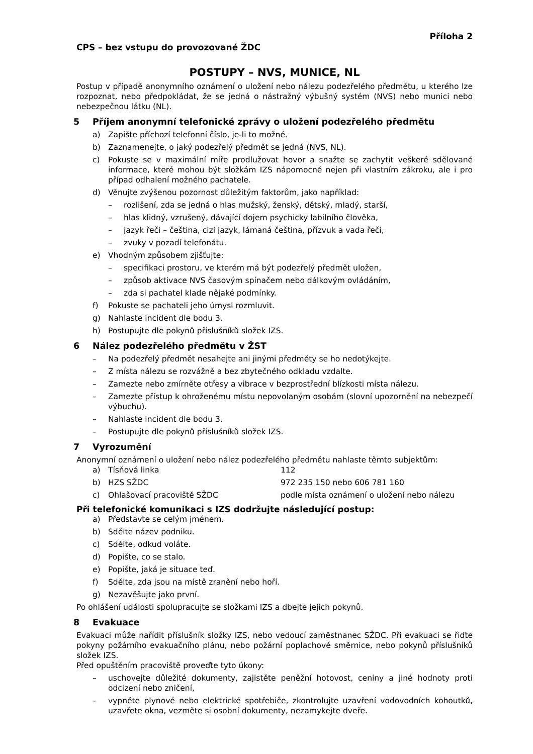Příloha 2
CPS – bez vstupu do provozované ŽDC
POSTUPY – NVS, MUNICE, NL
Postup v případě anonymního oznámení o uložení nebo nálezu podezřelého předmětu, u kterého lze rozpoznat, nebo předpokládat, že se jedná o nástražný výbušný systém (NVS) nebo munici nebo nebezpečnou látku (NL).
5 Příjem anonymní telefonické zprávy o uložení podezřelého předmětu
a) Zapište příchozí telefonní číslo, je-li to možné.
b) Zaznamenejte, o jaký podezřelý předmět se jedná (NVS, NL).
c) Pokuste se v maximální míře prodlužovat hovor a snažte se zachytit veškeré sdělované informace, které mohou být složkám IZS nápomocné nejen při vlastním zákroku, ale i pro případ odhalení možného pachatele.
d) Věnujte zvýšenou pozornost důležitým faktorům, jako například:
– rozlišení, zda se jedná o hlas mužský, ženský, dětský, mladý, starší,
– hlas klidný, vzrušený, dávající dojem psychicky labilního člověka,
– jazyk řeči – čeština, cizí jazyk, lámaná čeština, přízvuk a vada řeči,
– zvuky v pozadí telefonátu.
e) Vhodným způsobem zjišťujte:
– specifikaci prostoru, ve kterém má být podezřelý předmět uložen,
– způsob aktivace NVS časovým spínačem nebo dálkovým ovládáním,
– zda si pachatel klade nějaké podmínky.
f) Pokuste se pachateli jeho úmysl rozmluvit.
g) Nahlaste incident dle bodu 3.
h) Postupujte dle pokynů příslušníků složek IZS.
6 Nález podezřelého předmětu v ŽST
– Na podezřelý předmět nesahejte ani jinými předměty se ho nedotýkejte.
– Z místa nálezu se rozvážně a bez zbytečného odkladu vzdalte.
– Zamezte nebo zmírněte otřesy a vibrace v bezprostřední blízkosti místa nálezu.
– Zamezte přístup k ohroženému místu nepovolaným osobám (slovní upozornění na nebezpečí výbuchu).
– Nahlaste incident dle bodu 3.
– Postupujte dle pokynů příslušníků složek IZS.
7 Vyrozumění
Anonymní oznámení o uložení nebo nález podezřelého předmětu nahlaste těmto subjektům:
a) Tísňová linka 112
b) HZS SŽDC 972 235 150 nebo 606 781 160
c) Ohlašovací pracoviště SŽDC podle místa oznámení o uložení nebo nálezu
Při telefonické komunikaci s IZS dodržujte následující postup:
a) Představte se celým jménem.
b) Sdělte název podniku.
c) Sdělte, odkud voláte.
d) Popište, co se stalo.
e) Popište, jaká je situace teď.
f) Sdělte, zda jsou na místě zranění nebo hoří.
g) Nezavěšujte jako první.
Po ohlášení události spolupracujte se složkami IZS a dbejte jejich pokynů.
8 Evakuace
Evakuaci může nařídit příslušník složky IZS, nebo vedoucí zaměstnanec SŽDC. Při evakuaci se řiďte pokyny požárního evakuačního plánu, nebo požární poplachové směrnice, nebo pokynů příslušníků složek IZS.
Před opuštěním pracoviště proveďte tyto úkony:
– uschovejte důležité dokumenty, zajistěte peněžní hotovost, ceniny a jiné hodnoty proti odcizení nebo zničení,
– vypněte plynové nebo elektrické spotřebiče, zkontrolujte uzavření vodovodních kohoutků, uzavřete okna, vezměte si osobní dokumenty, nezamykejte dveře.